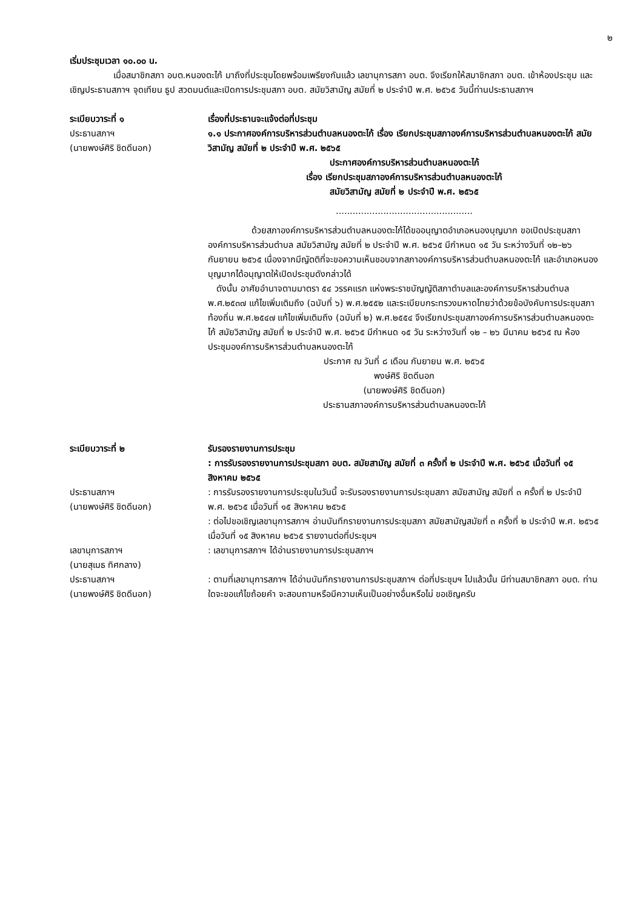๒
เริ่มประชุมเวลา ๑๐.๐๐ น.
เมื่อสมาชิกสภา อบต.หนองตะไก้ มาถึงที่ประชุมโดยพร้อมเพรียงกันแล้ว เลขานุการสภา อบต. จึงเรียกให้สมาชิกสภา อบต. เข้าห้องประชุม และเชิญประธานสภาฯ จุดเทียน ธูป สวดมนต์และเปิดการประชุมสภา อบต. สมัยวิสามัญ สมัยที่ ๒ ประจำปี พ.ศ. ๒๕๖๕ วันนี้ท่านประธานสภาฯ
ระเบียบวาระที่ ๑
ประธานสภาฯ
(นายพงษ์ศิริ ชิดดีนอก)
เรื่องที่ประธานจะแจ้งต่อที่ประชุม
๑.๑ ประกาศองค์การบริหารส่วนตำบลหนองตะไก้ เรื่อง เรียกประชุมสภาองค์การบริหารส่วนตำบลหนองตะไก้ สมัยวิสามัญ สมัยที่ ๒ ประจำปี พ.ศ. ๒๕๖๕
ประกาศองค์การบริหารส่วนตำบลหนองตะไก้
เรื่อง เรียกประชุมสภาองค์การบริหารส่วนตำบลหนองตะไก้
สมัยวิสามัญ สมัยที่ ๒ ประจำปี พ.ศ. ๒๕๖๕
.................................................
ด้วยสภาองค์การบริหารส่วนตำบลหนองตะไก้ได้ขออนุญาตอำเภอหนองบุญมาก ขอเปิดประชุมสภาองค์การบริหารส่วนตำบล สมัยวิสามัญ สมัยที่ ๒ ประจำปี พ.ศ. ๒๕๖๕ มีกำหนด ๑๕ วัน ระหว่างวันที่ ๑๒–๒๖ กันยายน ๒๕๖๕ เนื่องจากมีญัตติที่จะขอความเห็นชอบจากสภาองค์การบริหารส่วนตำบลหนองตะไก้ และอำเภอหนองบุญมากได้อนุญาตให้เปิดประชุมดังกล่าวได้
ดังนั้น อาศัยอำนาจตามมาตรา ๕๔ วรรคแรก แห่งพระราชบัญญัติสภาตำบลและองค์การบริหารส่วนตำบล พ.ศ.๒๕๓๗ แก้ไขเพิ่มเติมถึง (ฉบับที่ ๖) พ.ศ.๒๕๕๒ และระเบียบกระทรวงมหาดไทยว่าด้วยข้อบังคับการประชุมสภาท้องถิ่น พ.ศ.๒๕๔๗ แก้ไขเพิ่มเติมถึง (ฉบับที่ ๒) พ.ศ.๒๕๕๔ จึงเรียกประชุมสภาองค์การบริหารส่วนตำบลหนองตะไก้ สมัยวิสามัญ สมัยที่ ๒ ประจำปี พ.ศ. ๒๕๖๕ มีกำหนด ๑๕ วัน ระหว่างวันที่ ๑๒ – ๒๖ มีนาคม ๒๕๖๕ ณ ห้องประชุมองค์การบริหารส่วนตำบลหนองตะไก้
ประกาศ ณ วันที่ ๘ เดือน กันยายน พ.ศ. ๒๕๖๕
พงษ์ศิริ ชิดดีนอก
(นายพงษ์ศิริ ชิดดีนอก)
ประธานสภาองค์การบริหารส่วนตำบลหนองตะไก้
ระเบียบวาระที่ ๒ รับรองรายงานการประชุม
: การรับรองรายงานการประชุมสภา อบต. สมัยสามัญ สมัยที่ ๓ ครั้งที่ ๒ ประจำปี พ.ศ. ๒๕๖๕ เมื่อวันที่ ๑๕ สิงหาคม ๒๕๖๕
ประธานสภาฯ
(นายพงษ์ศิริ ชิดดีนอก)
: การรับรองรายงานการประชุมในวันนี้ จะรับรองรายงานการประชุมสภา สมัยสามัญ สมัยที่ ๓ ครั้งที่ ๒ ประจำปี พ.ศ. ๒๕๖๕ เมื่อวันที่ ๑๕ สิงหาคม ๒๕๖๕
: ต่อไปขอเชิญเลขานุการสภาฯ อ่านบันทึกรายงานการประชุมสภา สมัยสามัญสมัยที่ ๓ ครั้งที่ ๒ ประจำปี พ.ศ. ๒๕๖๕ เมื่อวันที่ ๑๕ สิงหาคม ๒๕๖๕ รายงานต่อที่ประชุมฯ
เลขานุการสภาฯ
(นายสุเมธ ทิศกลาง)
: เลขานุการสภาฯ ได้อ่านรายงานการประชุมสภาฯ
ประธานสภาฯ
(นายพงษ์ศิริ ชิดดีนอก)
: ตามที่เลขานุการสภาฯ ได้อ่านบันทึกรายงานการประชุมสภาฯ ต่อที่ประชุมฯ ไปแล้วนั้น มีท่านสมาชิกสภา อบต. ท่านใดจะขอแก้ไขถ้อยคำ จะสอบถามหรือมีความเห็นเป็นอย่างอื่นหรือไม่ ขอเชิญครับ